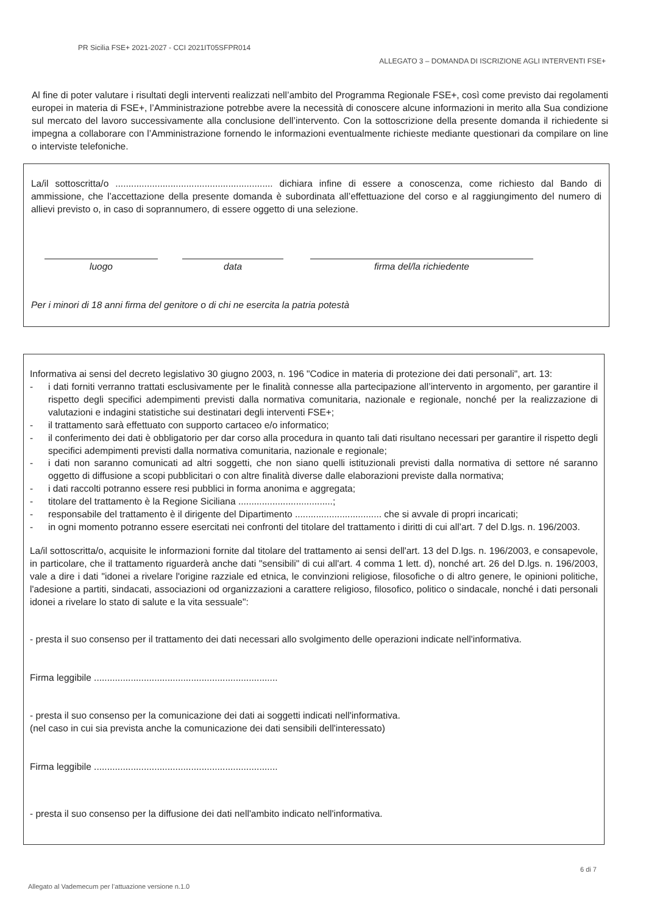PR Sicilia FSE+ 2021-2027 - CCI 2021IT05SFPR014
ALLEGATO 3 – DOMANDA DI ISCRIZIONE AGLI INTERVENTI FSE+
Al fine di poter valutare i risultati degli interventi realizzati nell’ambito del Programma Regionale FSE+, così come previsto dai regolamenti europei in materia di FSE+, l’Amministrazione potrebbe avere la necessità di conoscere alcune informazioni in merito alla Sua condizione sul mercato del lavoro successivamente alla conclusione dell’intervento. Con la sottoscrizione della presente domanda il richiedente si impegna a collaborare con l’Amministrazione fornendo le informazioni eventualmente richieste mediante questionari da compilare on line o interviste telefoniche.
La/il sottoscritta/o ............................................................ dichiara infine di essere a conoscenza, come richiesto dal Bando di ammissione, che l’accettazione della presente domanda è subordinata all’effettuazione del corso e al raggiungimento del numero di allievi previsto o, in caso di soprannumero, di essere oggetto di una selezione.
luogo data firma del/la richiedente
Per i minori di 18 anni firma del genitore o di chi ne esercita la patria potestà
Informativa ai sensi del decreto legislativo 30 giugno 2003, n. 196 "Codice in materia di protezione dei dati personali", art. 13:
- i dati forniti verranno trattati esclusivamente per le finalità connesse alla partecipazione all’intervento in argomento, per garantire il rispetto degli specifici adempimenti previsti dalla normativa comunitaria, nazionale e regionale, nonché per la realizzazione di valutazioni e indagini statistiche sui destinatari degli interventi FSE+;
- il trattamento sarà effettuato con supporto cartaceo e/o informatico;
- il conferimento dei dati è obbligatorio per dar corso alla procedura in quanto tali dati risultano necessari per garantire il rispetto degli specifici adempimenti previsti dalla normativa comunitaria, nazionale e regionale;
- i dati non saranno comunicati ad altri soggetti, che non siano quelli istituzionali previsti dalla normativa di settore né saranno oggetto di diffusione a scopi pubblicitari o con altre finalità diverse dalle elaborazioni previste dalla normativa;
- i dati raccolti potranno essere resi pubblici in forma anonima e aggregata;
- titolare del trattamento è la Regione Siciliana ....................................;
- responsabile del trattamento è il dirigente del Dipartimento ................................. che si avvale di propri incaricati;
- in ogni momento potranno essere esercitati nei confronti del titolare del trattamento i diritti di cui all’art. 7 del D.lgs. n. 196/2003.
La/il sottoscritta/o, acquisite le informazioni fornite dal titolare del trattamento ai sensi dell'art. 13 del D.lgs. n. 196/2003, e consapevole, in particolare, che il trattamento riguarderà anche dati "sensibili" di cui all'art. 4 comma 1 lett. d), nonché art. 26 del D.lgs. n. 196/2003, vale a dire i dati "idonei a rivelare l'origine razziale ed etnica, le convinzioni religiose, filosofiche o di altro genere, le opinioni politiche, l'adesione a partiti, sindacati, associazioni od organizzazioni a carattere religioso, filosofico, politico o sindacale, nonché i dati personali idonei a rivelare lo stato di salute e la vita sessuale":
- presta il suo consenso per il trattamento dei dati necessari allo svolgimento delle operazioni indicate nell'informativa.
Firma leggibile ......................................................................
- presta il suo consenso per la comunicazione dei dati ai soggetti indicati nell'informativa.
(nel caso in cui sia prevista anche la comunicazione dei dati sensibili dell'interessato)
Firma leggibile ......................................................................
- presta il suo consenso per la diffusione dei dati nell'ambito indicato nell'informativa.
6 di 7
Allegato al Vademecum per l’attuazione versione n.1.0